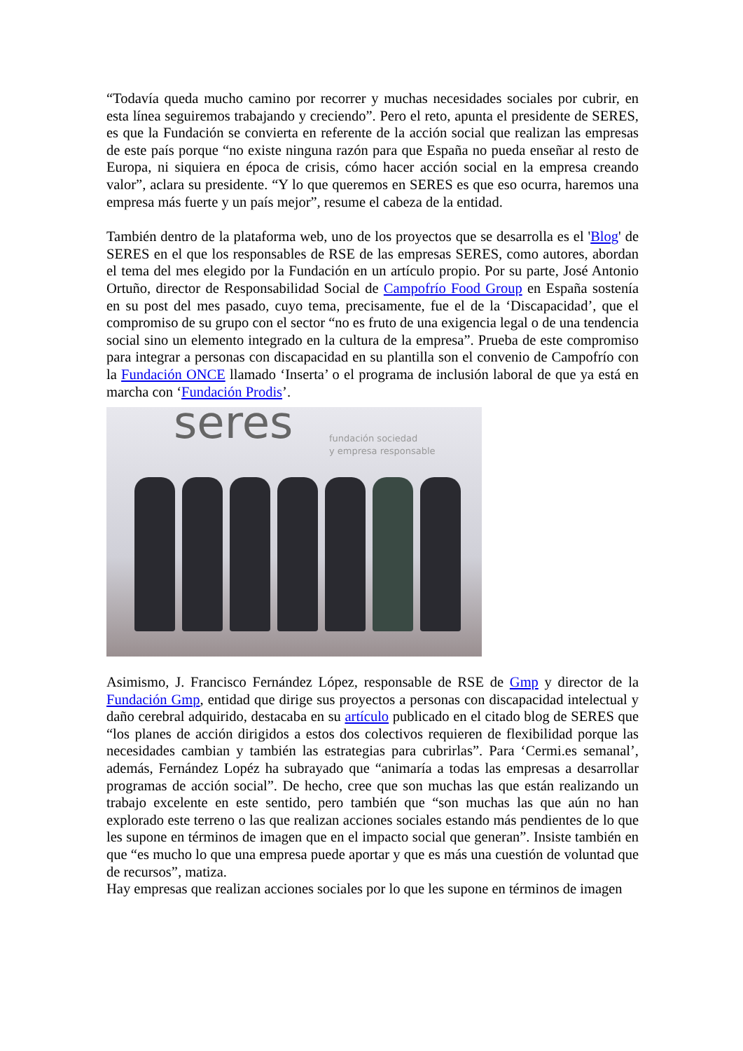“Todavía queda mucho camino por recorrer y muchas necesidades sociales por cubrir, en esta línea seguiremos trabajando y creciendo”. Pero el reto, apunta el presidente de SERES, es que la Fundación se convierta en referente de la acción social que realizan las empresas de este país porque “no existe ninguna razón para que España no pueda enseñar al resto de Europa, ni siquiera en época de crisis, cómo hacer acción social en la empresa creando valor”, aclara su presidente. “Y lo que queremos en SERES es que eso ocurra, haremos una empresa más fuerte y un país mejor”, resume el cabeza de la entidad.
También dentro de la plataforma web, uno de los proyectos que se desarrolla es el 'Blog' de SERES en el que los responsables de RSE de las empresas SERES, como autores, abordan el tema del mes elegido por la Fundación en un artículo propio. Por su parte, José Antonio Ortuño, director de Responsabilidad Social de Campofrío Food Group en España sostenía en su post del mes pasado, cuyo tema, precisamente, fue el de la ‘Discapacidad’, que el compromiso de su grupo con el sector “no es fruto de una exigencia legal o de una tendencia social sino un elemento integrado en la cultura de la empresa”. Prueba de este compromiso para integrar a personas con discapacidad en su plantilla son el convenio de Campofrío con la Fundación ONCE llamado ‘Inserta’ o el programa de inclusión laboral de que ya está en marcha con ‘Fundación Prodis’.
seres
fundación sociedad
y empresa responsable
Asimismo, J. Francisco Fernández López, responsable de RSE de Gmp y director de la Fundación Gmp, entidad que dirige sus proyectos a personas con discapacidad intelectual y daño cerebral adquirido, destacaba en su artículo publicado en el citado blog de SERES que “los planes de acción dirigidos a estos dos colectivos requieren de flexibilidad porque las necesidades cambian y también las estrategias para cubrirlas”. Para ‘Cermi.es semanal’, además, Fernández Lopéz ha subrayado que “animaría a todas las empresas a desarrollar programas de acción social”. De hecho, cree que son muchas las que están realizando un trabajo excelente en este sentido, pero también que “son muchas las que aún no han explorado este terreno o las que realizan acciones sociales estando más pendientes de lo que les supone en términos de imagen que en el impacto social que generan”. Insiste también en que “es mucho lo que una empresa puede aportar y que es más una cuestión de voluntad que de recursos”, matiza.
Hay empresas que realizan acciones sociales por lo que les supone en términos de imagen